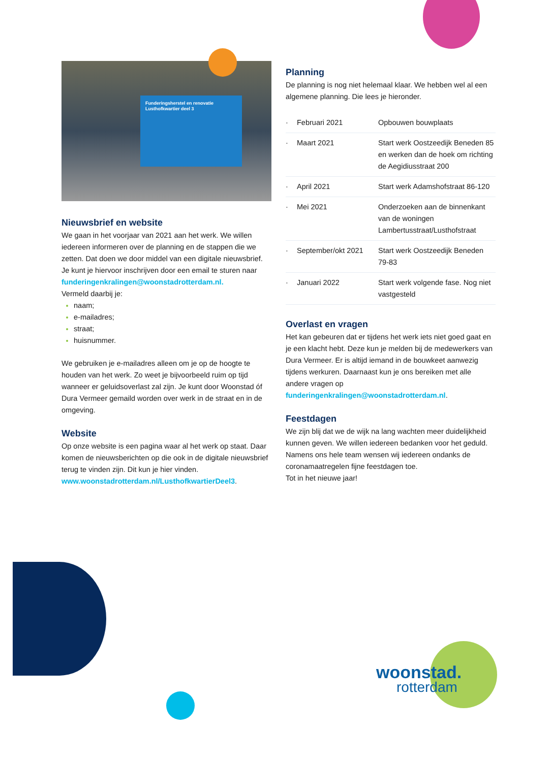woonstad.
rotterdam
Funderingsherstel en renovatie Lusthofkwartier deel 3
Nieuwsbrief en website
We gaan in het voorjaar van 2021 aan het werk. We willen iedereen informeren over de planning en de stappen die we zetten. Dat doen we door middel van een digitale nieuwsbrief. Je kunt je hiervoor inschrijven door een email te sturen naar funderingenkralingen@woonstadrotterdam.nl.
Vermeld daarbij je:
naam;
e-mailadres;
straat;
huisnummer.
We gebruiken je e-mailadres alleen om je op de hoogte te houden van het werk. Zo weet je bijvoorbeeld ruim op tijd wanneer er geluidsoverlast zal zijn. Je kunt door Woonstad óf Dura Vermeer gemaild worden over werk in de straat en in de omgeving.
Website
Op onze website is een pagina waar al het werk op staat. Daar komen de nieuwsberichten op die ook in de digitale nieuwsbrief terug te vinden zijn. Dit kun je hier vinden. www.woonstadrotterdam.nl/LusthofkwartierDeel3.
Planning
De planning is nog niet helemaal klaar. We hebben wel al een algemene planning. Die lees je hieronder.
| · | Februari 2021 | Opbouwen bouwplaats |
| · | Maart 2021 | Start werk Oostzeedijk Beneden 85 en werken dan de hoek om richting de Aegidiusstraat 200 |
| · | April 2021 | Start werk Adamshofstraat 86-120 |
| · | Mei 2021 | Onderzoeken aan de binnenkant van de woningen Lambertusstraat/Lusthofstraat |
| · | September/okt 2021 | Start werk Oostzeedijk Beneden 79-83 |
| · | Januari 2022 | Start werk volgende fase. Nog niet vastgesteld |
Overlast en vragen
Het kan gebeuren dat er tijdens het werk iets niet goed gaat en je een klacht hebt. Deze kun je melden bij de medewerkers van Dura Vermeer. Er is altijd iemand in de bouwkeet aanwezig tijdens werkuren. Daarnaast kun je ons bereiken met alle andere vragen op funderingenkralingen@woonstadrotterdam.nl.
Feestdagen
We zijn blij dat we de wijk na lang wachten meer duidelijkheid kunnen geven. We willen iedereen bedanken voor het geduld. Namens ons hele team wensen wij iedereen ondanks de coronamaatregelen fijne feestdagen toe.
Tot in het nieuwe jaar!